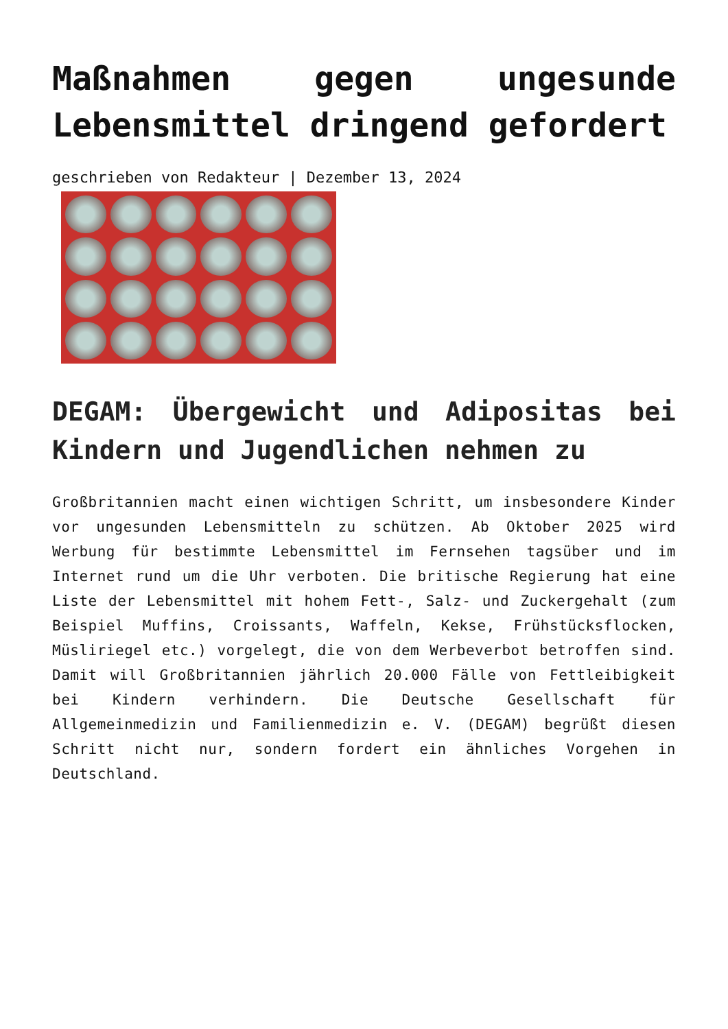Maßnahmen gegen ungesunde Lebensmittel dringend gefordert
geschrieben von Redakteur | Dezember 13, 2024
DEGAM: Übergewicht und Adipositas bei Kindern und Jugendlichen nehmen zu
Großbritannien macht einen wichtigen Schritt, um insbesondere Kinder vor ungesunden Lebensmitteln zu schützen. Ab Oktober 2025 wird Werbung für bestimmte Lebensmittel im Fernsehen tagsüber und im Internet rund um die Uhr verboten. Die britische Regierung hat eine Liste der Lebensmittel mit hohem Fett-, Salz- und Zuckergehalt (zum Beispiel Muffins, Croissants, Waffeln, Kekse, Frühstücksflocken, Müsliriegel etc.) vorgelegt, die von dem Werbeverbot betroffen sind. Damit will Großbritannien jährlich 20.000 Fälle von Fettleibigkeit bei Kindern verhindern. Die Deutsche Gesellschaft für Allgemeinmedizin und Familienmedizin e. V. (DEGAM) begrüßt diesen Schritt nicht nur, sondern fordert ein ähnliches Vorgehen in Deutschland.